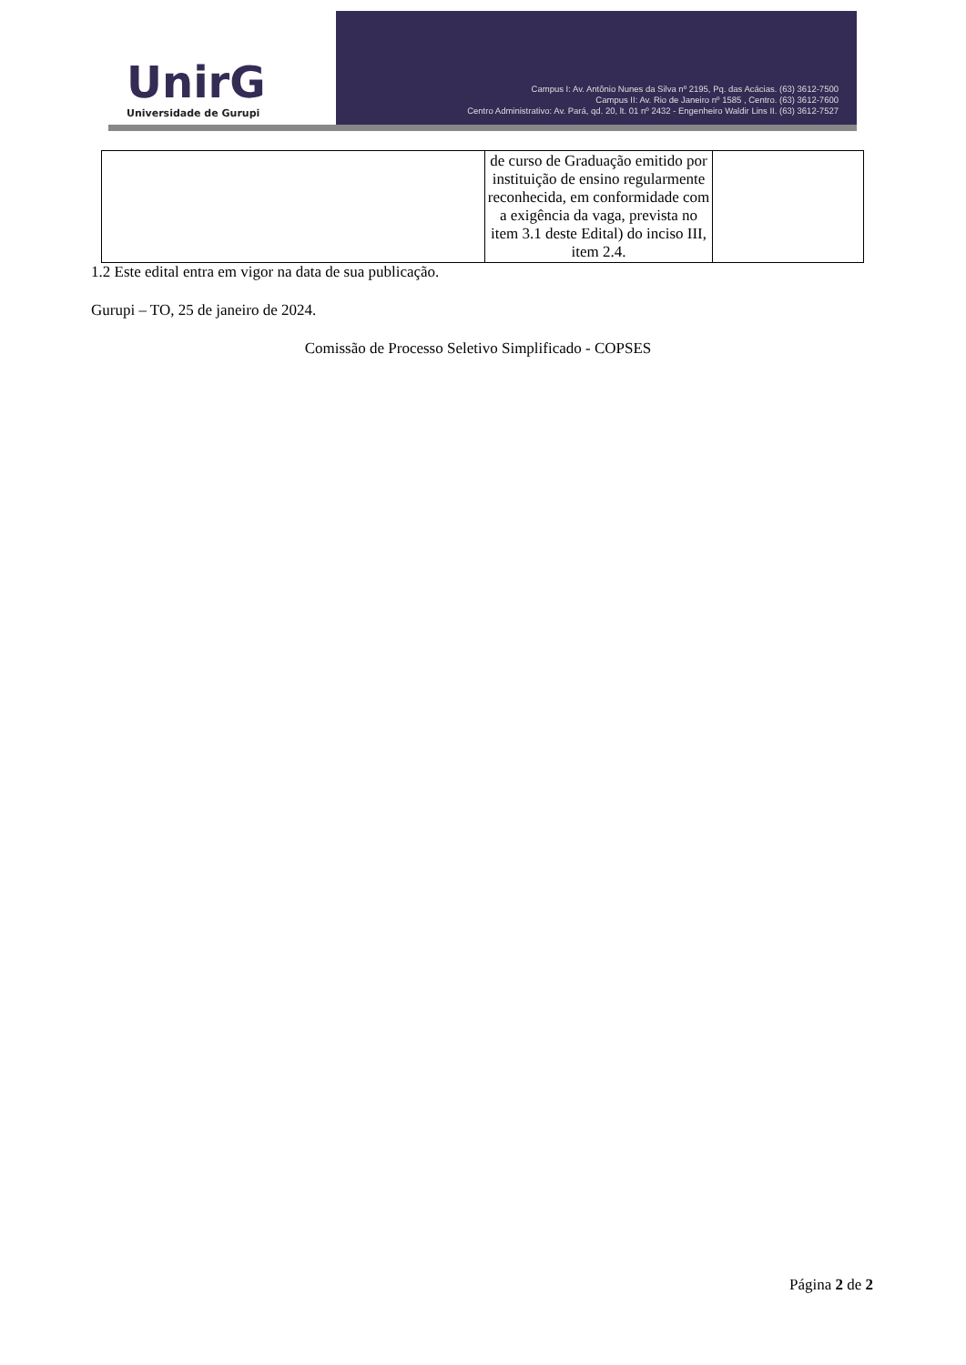UnirG
Universidade de Gurupi
Campus I: Av. Antônio Nunes da Silva nº 2195, Pq. das Acácias. (63) 3612-7500
Campus II: Av. Rio de Janeiro nº 1585 , Centro. (63) 3612-7600
Centro Administrativo: Av. Pará, qd. 20, lt. 01 nº 2432 - Engenheiro Waldir Lins II. (63) 3612-7527
| | de curso de Graduação emitido por instituição de ensino regularmente reconhecida, em conformidade com a exigência da vaga, prevista no item 3.1 deste Edital) do inciso III, item 2.4. | |
1.2 Este edital entra em vigor na data de sua publicação.
Gurupi – TO, 25 de janeiro de 2024.
Comissão de Processo Seletivo Simplificado - COPSES
Página 2 de 2